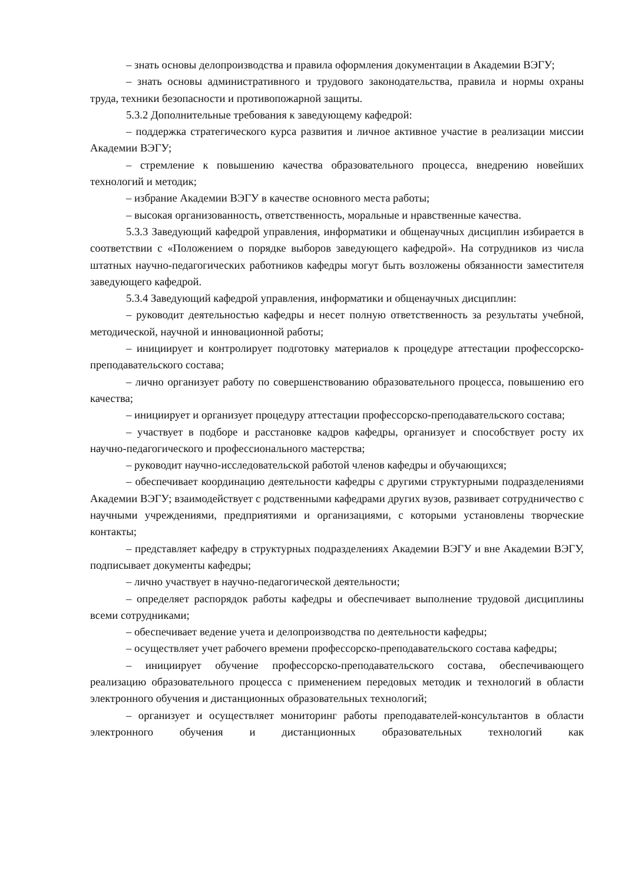– знать основы делопроизводства и правила оформления документации в Академии ВЭГУ;
– знать основы административного и трудового законодательства, правила и нормы охраны труда, техники безопасности и противопожарной защиты.
5.3.2 Дополнительные требования к заведующему кафедрой:
– поддержка стратегического курса развития и личное активное участие в реализации миссии Академии ВЭГУ;
– стремление к повышению качества образовательного процесса, внедрению новейших технологий и методик;
– избрание Академии ВЭГУ в качестве основного места работы;
– высокая организованность, ответственность, моральные и нравственные качества.
5.3.3 Заведующий кафедрой управления, информатики и общенаучных дисциплин избирается в соответствии с «Положением о порядке выборов заведующего кафедрой». На сотрудников из числа штатных научно-педагогических работников кафедры могут быть возложены обязанности заместителя заведующего кафедрой.
5.3.4 Заведующий кафедрой управления, информатики и общенаучных дисциплин:
– руководит деятельностью кафедры и несет полную ответственность за результаты учебной, методической, научной и инновационной работы;
– инициирует и контролирует подготовку материалов к процедуре аттестации профессорско-преподавательского состава;
– лично организует работу по совершенствованию образовательного процесса, повышению его качества;
– инициирует и организует процедуру аттестации профессорско-преподавательского состава;
– участвует в подборе и расстановке кадров кафедры, организует и способствует росту их научно-педагогического и профессионального мастерства;
– руководит научно-исследовательской работой членов кафедры и обучающихся;
– обеспечивает координацию деятельности кафедры с другими структурными подразделениями Академии ВЭГУ; взаимодействует с родственными кафедрами других вузов, развивает сотрудничество с научными учреждениями, предприятиями и организациями, с которыми установлены творческие контакты;
– представляет кафедру в структурных подразделениях Академии ВЭГУ и вне Академии ВЭГУ, подписывает документы кафедры;
– лично участвует в научно-педагогической деятельности;
– определяет распорядок работы кафедры и обеспечивает выполнение трудовой дисциплины всеми сотрудниками;
– обеспечивает ведение учета и делопроизводства по деятельности кафедры;
– осуществляет учет рабочего времени профессорско-преподавательского состава кафедры;
– инициирует обучение профессорско-преподавательского состава, обеспечивающего реализацию образовательного процесса с применением передовых методик и технологий в области электронного обучения и дистанционных образовательных технологий;
– организует и осуществляет мониторинг работы преподавателей-консультантов в области электронного обучения и дистанционных образовательных технологий как